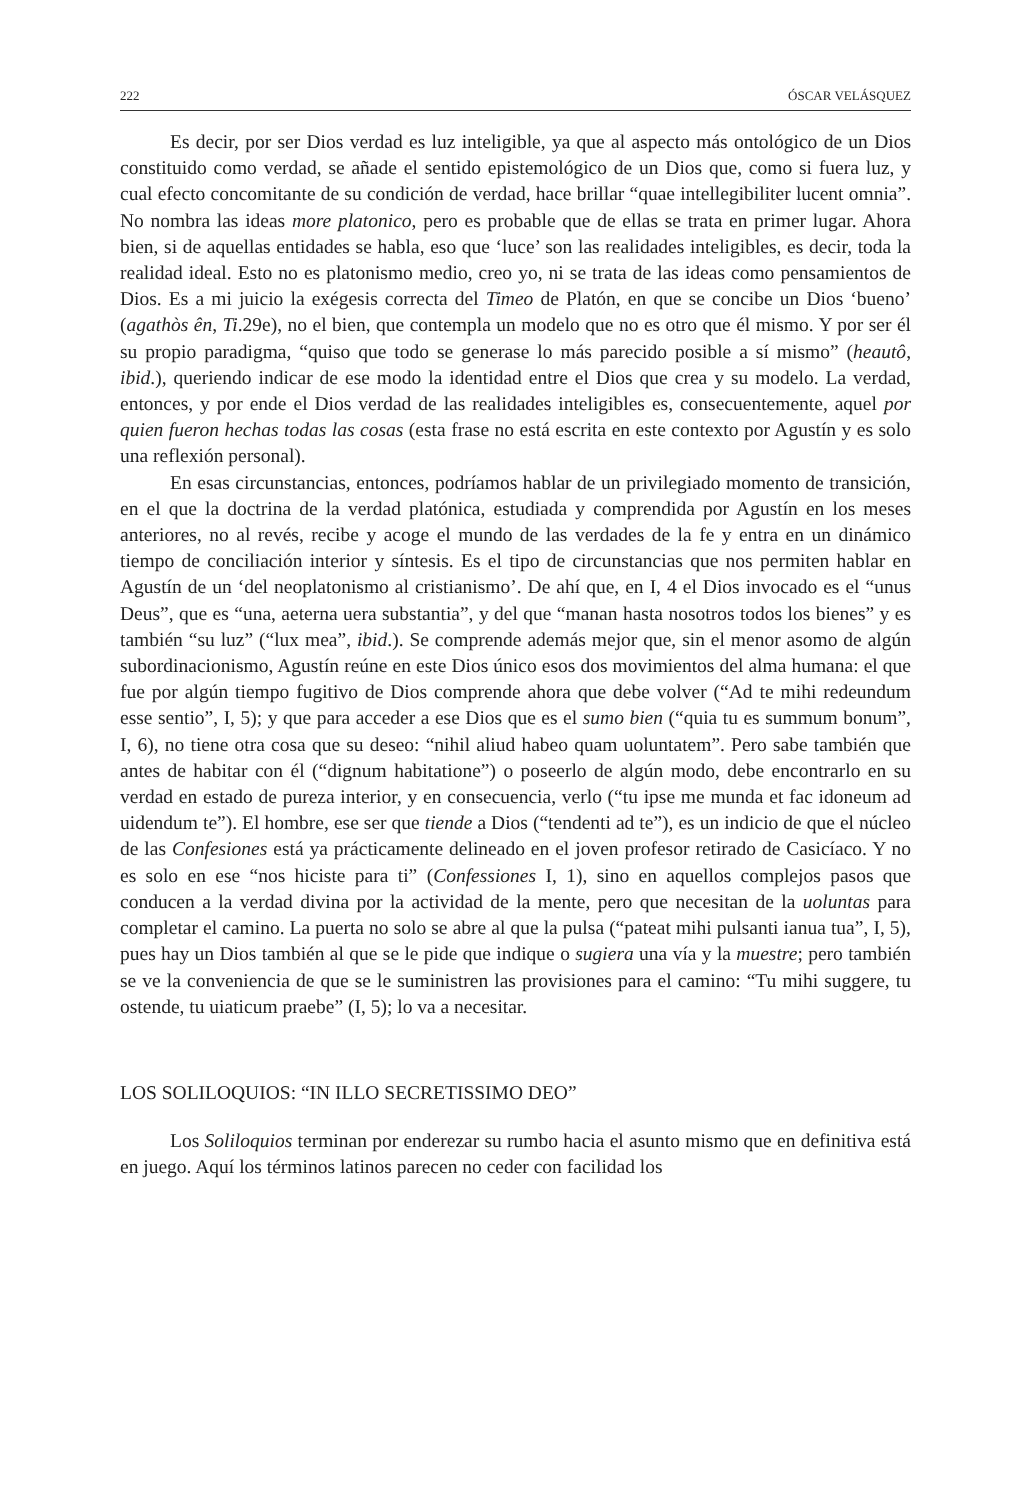222 ÓSCAR VELÁSQUEZ
Es decir, por ser Dios verdad es luz inteligible, ya que al aspecto más ontológico de un Dios constituido como verdad, se añade el sentido epistemológico de un Dios que, como si fuera luz, y cual efecto concomitante de su condición de verdad, hace brillar “quae intellegibiliter lucent omnia”. No nombra las ideas more platonico, pero es probable que de ellas se trata en primer lugar. Ahora bien, si de aquellas entidades se habla, eso que ‘luce’ son las realidades inteligibles, es decir, toda la realidad ideal. Esto no es platonismo medio, creo yo, ni se trata de las ideas como pensamientos de Dios. Es a mi juicio la exégesis correcta del Timeo de Platón, en que se concibe un Dios ‘bueno’ (agathòs ên, Ti.29e), no el bien, que contempla un modelo que no es otro que él mismo. Y por ser él su propio paradigma, “quiso que todo se generase lo más parecido posible a sí mismo” (heautô, ibid.), queriendo indicar de ese modo la identidad entre el Dios que crea y su modelo. La verdad, entonces, y por ende el Dios verdad de las realidades inteligibles es, consecuentemente, aquel por quien fueron hechas todas las cosas (esta frase no está escrita en este contexto por Agustín y es solo una reflexión personal).
En esas circunstancias, entonces, podríamos hablar de un privilegiado momento de transición, en el que la doctrina de la verdad platónica, estudiada y comprendida por Agustín en los meses anteriores, no al revés, recibe y acoge el mundo de las verdades de la fe y entra en un dinámico tiempo de conciliación interior y síntesis. Es el tipo de circunstancias que nos permiten hablar en Agustín de un ‘del neoplatonismo al cristianismo’. De ahí que, en I, 4 el Dios invocado es el “unus Deus”, que es “una, aeterna uera substantia”, y del que “manan hasta nosotros todos los bienes” y es también “su luz” (“lux mea”, ibid.). Se comprende además mejor que, sin el menor asomo de algún subordinacionismo, Agustín reúne en este Dios único esos dos movimientos del alma humana: el que fue por algún tiempo fugitivo de Dios comprende ahora que debe volver (“Ad te mihi redeundum esse sentio”, I, 5); y que para acceder a ese Dios que es el sumo bien (“quia tu es summum bonum”, I, 6), no tiene otra cosa que su deseo: “nihil aliud habeo quam uoluntatem”. Pero sabe también que antes de habitar con él (“dignum habitatione”) o poseerlo de algún modo, debe encontrarlo en su verdad en estado de pureza interior, y en consecuencia, verlo (“tu ipse me munda et fac idoneum ad uidendum te”). El hombre, ese ser que tiende a Dios (“tendenti ad te”), es un indicio de que el núcleo de las Confesiones está ya prácticamente delineado en el joven profesor retirado de Casicíaco. Y no es solo en ese “nos hiciste para ti” (Confessiones I, 1), sino en aquellos complejos pasos que conducen a la verdad divina por la actividad de la mente, pero que necesitan de la uoluntas para completar el camino. La puerta no solo se abre al que la pulsa (“pateat mihi pulsanti ianua tua”, I, 5), pues hay un Dios también al que se le pide que indique o sugiera una vía y la muestre; pero también se ve la conveniencia de que se le suministren las provisiones para el camino: “Tu mihi suggere, tu ostende, tu uiaticum praebe” (I, 5); lo va a necesitar.
LOS SOLILOQUIOS: “IN ILLO SECRETISSIMO DEO”
Los Soliloquios terminan por enderezar su rumbo hacia el asunto mismo que en definitiva está en juego. Aquí los términos latinos parecen no ceder con facilidad los